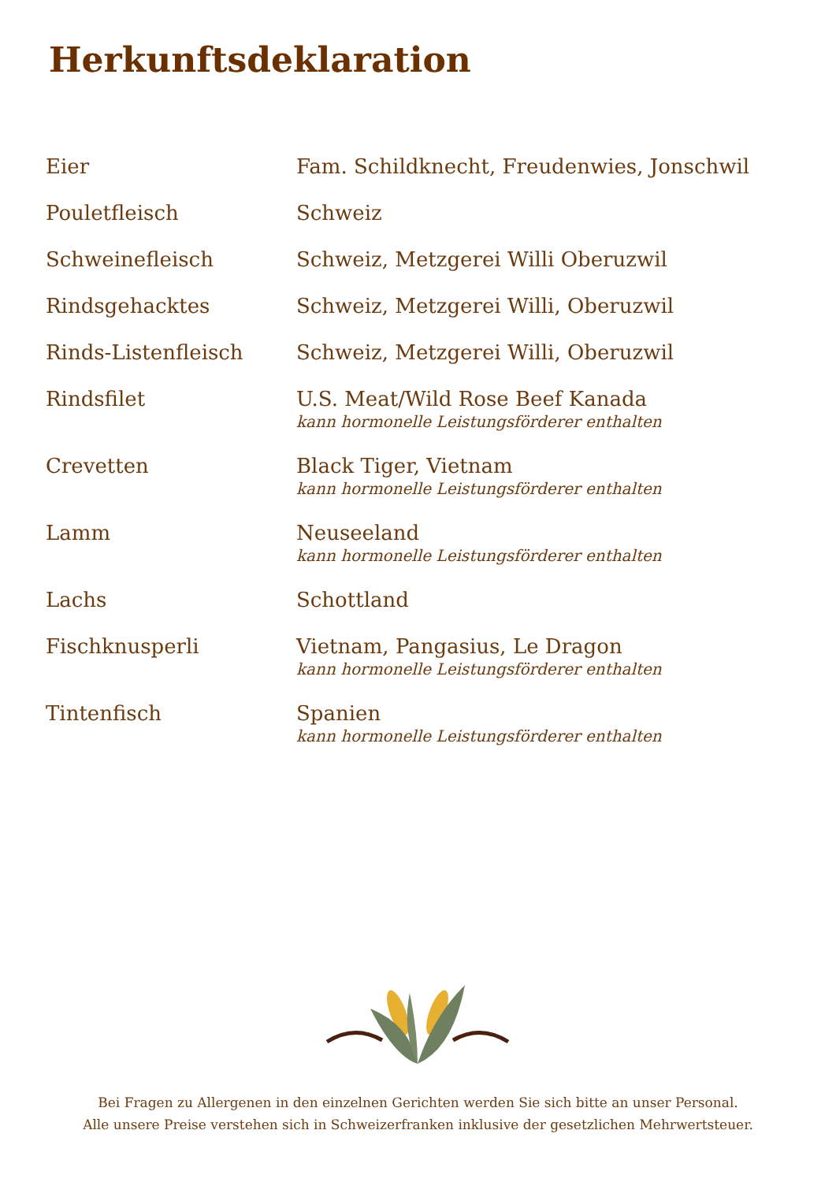Herkunftsdeklaration
| Eier | Fam. Schildknecht, Freudenwies, Jonschwil |
| Pouletfleisch | Schweiz |
| Schweinefleisch | Schweiz, Metzgerei Willi Oberuzwil |
| Rindsgehacktes | Schweiz, Metzgerei Willi, Oberuzwil |
| Rinds-Listenfleisch | Schweiz, Metzgerei Willi, Oberuzwil |
| Rindsfilet | U.S. Meat/Wild Rose Beef Kanada kann hormonelle Leistungsförderer enthalten |
| Crevetten | Black Tiger, Vietnam kann hormonelle Leistungsförderer enthalten |
| Lamm | Neuseeland kann hormonelle Leistungsförderer enthalten |
| Lachs | Schottland |
| Fischknusperli | Vietnam, Pangasius, Le Dragon kann hormonelle Leistungsförderer enthalten |
| Tintenfisch | Spanien kann hormonelle Leistungsförderer enthalten |
Bei Fragen zu Allergenen in den einzelnen Gerichten werden Sie sich bitte an unser Personal.
Alle unsere Preise verstehen sich in Schweizerfranken inklusive der gesetzlichen Mehrwertsteuer.